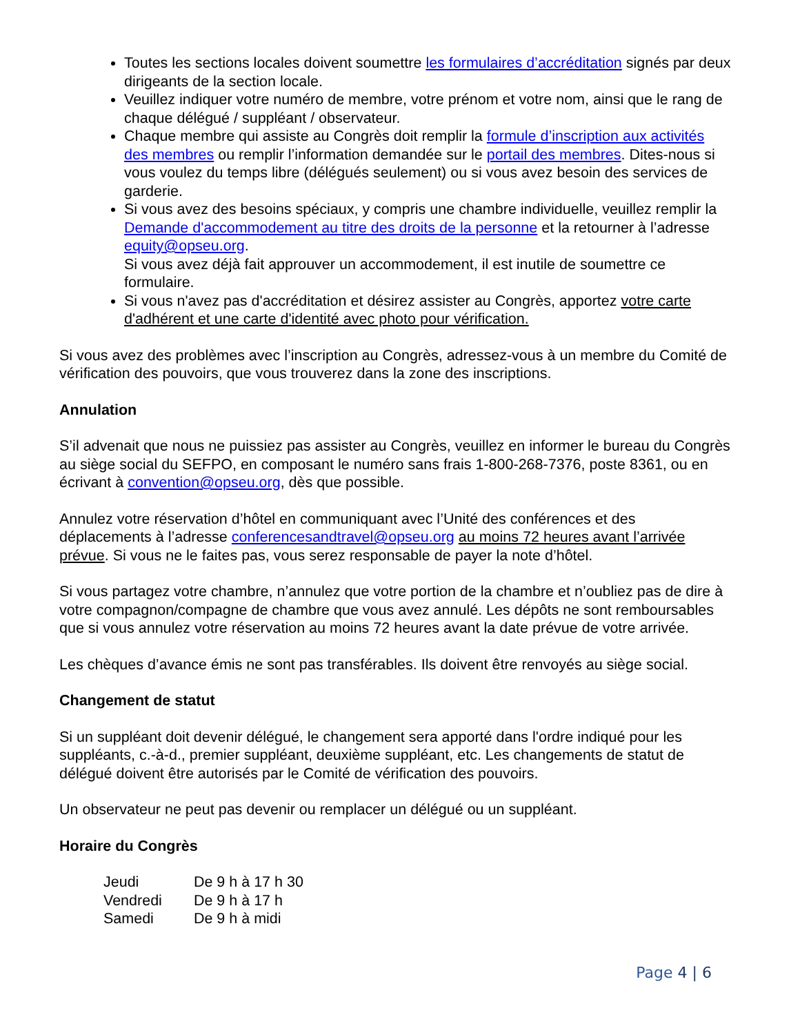Toutes les sections locales doivent soumettre les formulaires d’accréditation signés par deux dirigeants de la section locale.
Veuillez indiquer votre numéro de membre, votre prénom et votre nom, ainsi que le rang de chaque délégué / suppléant / observateur.
Chaque membre qui assiste au Congrès doit remplir la formule d’inscription aux activités des membres ou remplir l’information demandée sur le portail des membres. Dites-nous si vous voulez du temps libre (délégués seulement) ou si vous avez besoin des services de garderie.
Si vous avez des besoins spéciaux, y compris une chambre individuelle, veuillez remplir la Demande d'accommodement au titre des droits de la personne et la retourner à l’adresse equity@opseu.org.
Si vous avez déjà fait approuver un accommodement, il est inutile de soumettre ce formulaire.
Si vous n'avez pas d'accréditation et désirez assister au Congrès, apportez votre carte d'adhérent et une carte d'identité avec photo pour vérification.
Si vous avez des problèmes avec l’inscription au Congrès, adressez-vous à un membre du Comité de vérification des pouvoirs, que vous trouverez dans la zone des inscriptions.
Annulation
S’il advenait que nous ne puissiez pas assister au Congrès, veuillez en informer le bureau du Congrès au siège social du SEFPO, en composant le numéro sans frais 1-800-268-7376, poste 8361, ou en écrivant à convention@opseu.org, dès que possible.
Annulez votre réservation d’hôtel en communiquant avec l’Unité des conférences et des déplacements à l’adresse conferencesandtravel@opseu.org au moins 72 heures avant l’arrivée prévue. Si vous ne le faites pas, vous serez responsable de payer la note d’hôtel.
Si vous partagez votre chambre, n’annulez que votre portion de la chambre et n’oubliez pas de dire à votre compagnon/compagne de chambre que vous avez annulé. Les dépôts ne sont remboursables que si vous annulez votre réservation au moins 72 heures avant la date prévue de votre arrivée.
Les chèques d’avance émis ne sont pas transférables. Ils doivent être renvoyés au siège social.
Changement de statut
Si un suppléant doit devenir délégué, le changement sera apporté dans l'ordre indiqué pour les suppléants, c.-à-d., premier suppléant, deuxième suppléant, etc. Les changements de statut de délégué doivent être autorisés par le Comité de vérification des pouvoirs.
Un observateur ne peut pas devenir ou remplacer un délégué ou un suppléant.
Horaire du Congrès
| Jeudi | De 9 h à 17 h 30 |
| Vendredi | De 9 h à 17 h |
| Samedi | De 9 h à midi |
Page 4 | 6